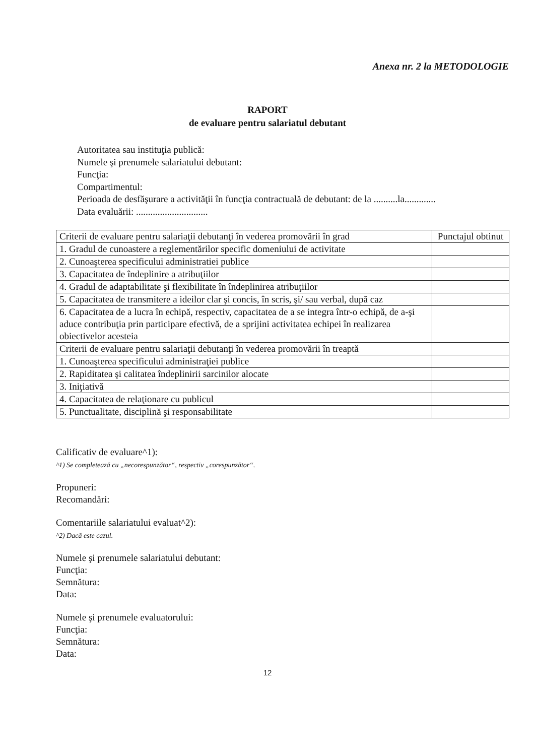Anexa nr. 2 la METODOLOGIE
RAPORT
de evaluare pentru salariatul debutant
Autoritatea sau instituţia publică:
Numele şi prenumele salariatului debutant:
Funcţia:
Compartimentul:
Perioada de desfăşurare a activităţii în funcţia contractuală de debutant: de la ..........la.............
Data evaluării: ..............................
| Criterii de evaluare pentru salariaţii debutanţi în vederea promovării în grad | Punctajul obtinut |
| --- | --- |
| 1. Gradul de cunoastere a reglementărilor specific domeniului de activitate | |
| 2. Cunoaşterea specificului administratiei publice | |
| 3. Capacitatea de îndeplinire a atribuţiilor | |
| 4. Gradul de adaptabilitate şi flexibilitate în îndeplinirea atribuţiilor | |
| 5. Capacitatea de transmitere a ideilor clar şi concis, în scris, şi/ sau verbal, după caz | |
| 6. Capacitatea de a lucra în echipă, respectiv, capacitatea de a se integra într-o echipă, de a-şi aduce contribuţia prin participare efectivă, de a sprijini activitatea echipei în realizarea obiectivelor acesteia | |
| Criterii de evaluare pentru salariaţii debutanţi în vederea promovării în treaptă | |
| 1. Cunoaşterea specificului administraţiei publice | |
| 2. Rapiditatea şi calitatea îndeplinirii sarcinilor alocate | |
| 3. Iniţiativă | |
| 4. Capacitatea de relaţionare cu publicul | |
| 5. Punctualitate, disciplină şi responsabilitate | |
Calificativ de evaluare^1):
^1) Se completează cu „necorespunzător“, respectiv „corespunzător“.
Propuneri:
Recomandări:
Comentariile salariatului evaluat^2):
^2) Dacă este cazul.
Numele şi prenumele salariatului debutant:
Funcţia:
Semnătura:
Data:
Numele şi prenumele evaluatorului:
Funcţia:
Semnătura:
Data:
12